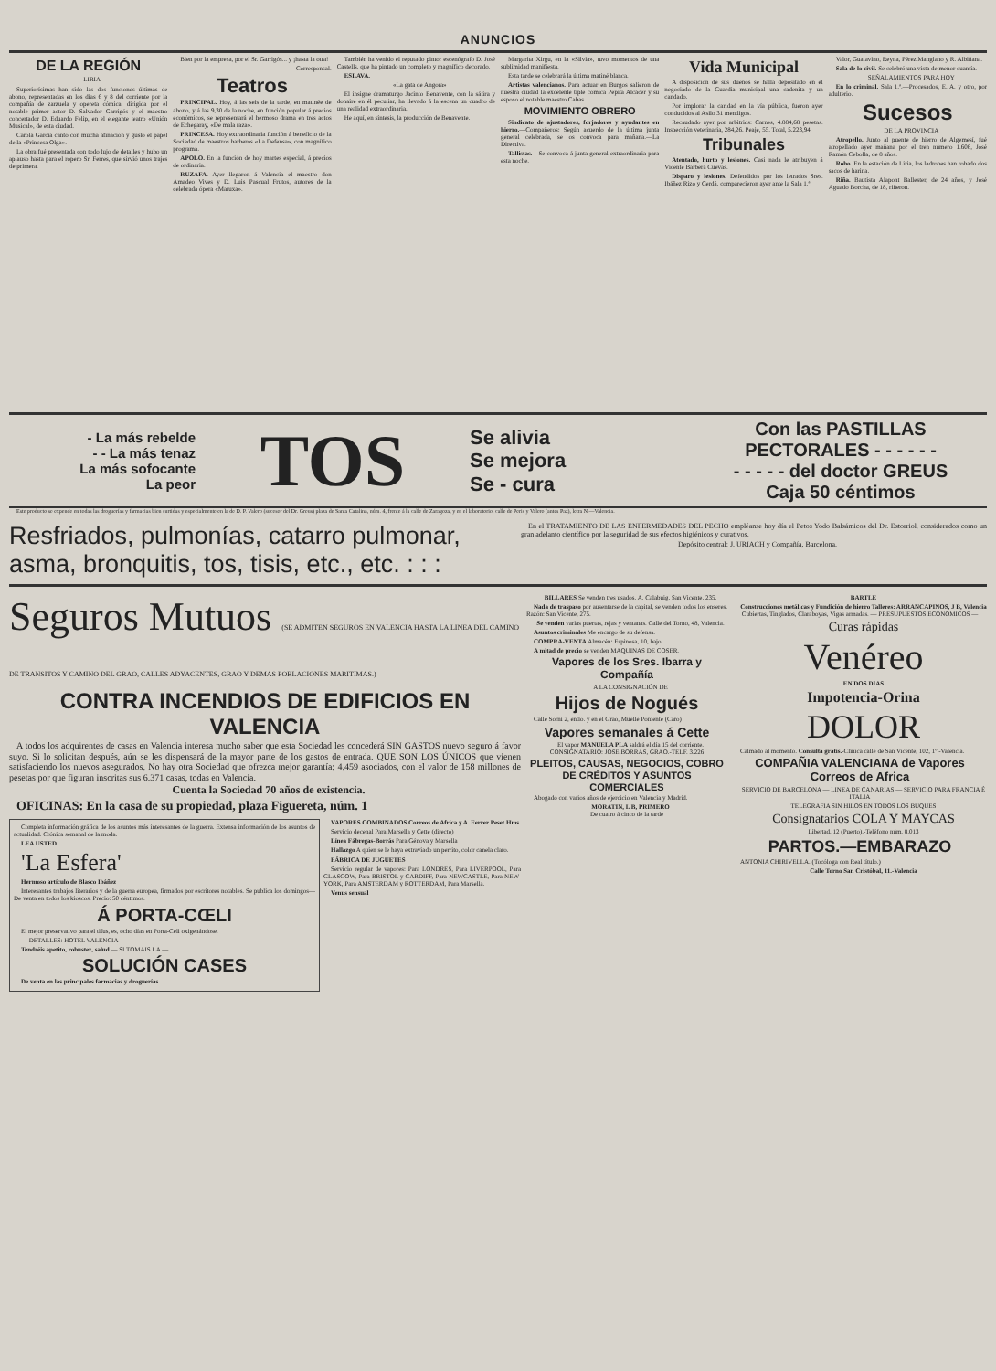ANUNCIOS
DE LA REGIÓN
LIRIA
Superiorísimas han sido las dos funciones últimas de abono, representadas en los días 6 y 8 del corriente por la compañía de zarzuela y opereta cómica, dirigida por el notable primer actor D. Salvador Garrigós y el maestro concertador D. Eduardo Felip, en el elegante teatro «Unión Musical», de esta ciudad.
Carola García cantó con mucha afinación y gusto el papel de la «Princesa Olga».
La obra fué presentada con todo lujo de detalles y hubo un aplauso hasta para el ropero Sr. Ferres, que sirvió unos trajes de primera.
Bien por la empresa, por el Sr. Garrigós... y ¡hasta la otra!
Corresponsal.
Teatros
PRINCIPAL. Hoy, á las seis de la tarde, en matinée de abono, y á las 9,30 de la noche, en función popular á precios económicos, se representará el hermoso drama en tres actos de Echegaray, «De mala raza».
PRINCESA. Hoy extraordinaria función á beneficio de la Sociedad de maestros barberos «La Defensa», con magnífico programa.
APOLO. En la función de hoy martes especial, á precios de ordinaria.
RUZAFA. Ayer llegaron á Valencia el maestro don Amadeo Vives y D. Luis Pascual Frutos, autores de la celebrada ópera «Maruxa».
También ha venido el reputado pintor escenógrafo D. José Castells, que ha pintado un completo y magnífico decorado.
ESLAVA.
«La gata de Angora»
El insigne dramaturgo Jacinto Benavente, con la sátira y donaire en él peculiar, ha llevado á la escena un cuadro de una realidad extraordinaria.
He aquí, en síntesis, la producción de Benavente.
Margarita Xirgu, en la «Silvia», tuvo momentos de una sublimidad manifiesta.
Esta tarde se celebrará la última matiné blanca.
Artistas valencianos. Para actuar en Burgos salieron de nuestra ciudad la excelente tiple cómica Pepita Alcácer y su esposo el notable maestro Cabas.
MOVIMIENTO OBRERO
Sindicato de ajustadores, forjadores y ayudantes en hierro.—Compañeros: Según acuerdo de la última junta general celebrada, se os convoca para mañana.—La Directiva.
Tallistas.—Se convoca á junta general extraordinaria para esta noche.
Vida Municipal
A disposición de sus dueños se halla depositado en el negociado de la Guardia municipal una cadenita y un candado.
Por implorar la caridad en la vía pública, fueron ayer conducidos al Asilo 31 mendigos.
Recaudado ayer por arbitrios: Carnes, 4.884,68 pesetas. Inspección veterinaria, 284,26. Peaje, 55. Total, 5.223,94.
Tribunales
Atentado, hurto y lesiones. Casi nada le atribuyen á Vicente Barberá Cuevas.
Disparo y lesiones. Defendidos por los letrados Sres. Ibáñez Rizo y Cerdá, comparecieron ayer ante la Sala 1.ª.
Valor, Guatavino, Reyna, Pérez Manglano y R. Albiñana.
Sala de lo civil. Se celebró una vista de menor cuantía.
SEÑALAMIENTOS PARA HOY
En lo criminal. Sala 1.ª.—Procesados, E. A. y otro, por adulterio.
Sucesos
DE LA PROVINCIA
Atropello. Junto al puente de hierro de Algemesí, fué atropellado ayer mañana por el tren número 1.608, José Ramón Cebolla, de 8 años.
Robo. En la estación de Liria, los ladrones han robado dos sacos de harina.
Riña. Bautista Alapont Ballester, de 24 años, y José Aguado Borcha, de 18, riñeron.
- La más rebelde
- - La más tenaz
La más sofocante
La peor
TOS
Se alivia
Se mejora
Se - cura
Con las PASTILLAS PECTORALES - - - - - -
- - - - - del doctor GREUS
Caja 50 céntimos
Este producto se expende en todas las droguerías y farmacias bien surtidas y especialmente en la de D. P. Valero (sucesor del Dr. Greus) plaza de Santa Catalina, núm. 4, frente á la calle de Zaragoza, y en el laboratorio, calle de Peris y Valero (antes Paz), letra N.—Valencia.
Resfriados, pulmonías, catarro pulmonar, asma, bronquitis, tos, tisis, etc., etc. : : :
En el TRATAMIENTO DE LAS ENFERMEDADES DEL PECHO empléanse hoy día el Petos Yodo Balsámicos del Dr. Estorriol, considerados como un gran adelanto científico por la seguridad de sus efectos higiénicos y curativos.
Depósito central: J. URIACH y Compañía, Barcelona.
Seguros Mutuos (SE ADMITEN SEGUROS EN VALENCIA HASTA LA LINEA DEL CAMINO DE TRANSITOS Y CAMINO DEL GRAO, CALLES ADYACENTES, GRAO Y DEMAS POBLACIONES MARITIMAS.)
CONTRA INCENDIOS DE EDIFICIOS EN VALENCIA
A todos los adquirentes de casas en Valencia interesa mucho saber que esta Sociedad les concederá SIN GASTOS nuevo seguro á favor suyo. Si lo solicitan después, aún se les dispensará de la mayor parte de los gastos de entrada. QUE SON LOS ÚNICOS que vienen satisfaciendo los nuevos asegurados. No hay otra Sociedad que ofrezca mejor garantía: 4.459 asociados, con el valor de 158 millones de pesetas por que figuran inscritas sus 6.371 casas, todas en Valencia.
Cuenta la Sociedad 70 años de existencia.
OFICINAS: En la casa de su propiedad, plaza Figuereta, núm. 1
Completa información gráfica de los asuntos más interesantes de la guerra. Extensa información de los asuntos de actualidad. Crónica semanal de la moda.
LEA USTED
'La Esfera'
Hermoso artículo de Blasco Ibáñez
Interesantes trabajos literarios y de la guerra europea, firmados por escritores notables. Se publica los domingos—De venta en todos los kioscos. Precio: 50 céntimos.
Á PORTA-CŒLI
El mejor preservativo para el tifus, es, ocho días en Porta-Celi oxigenándose.
— DETALLES: HOTEL VALENCIA —
Tendréis apetito, robustez, salud — SI TOMAIS LA —
SOLUCIÓN CASES
De venta en las principales farmacias y droguerías
VAPORES COMBINADOS Correos de Africa y A. Ferrer Peset Hms.
Servicio decenal Para Marsella y Cette (directo)
Línea Fábregas-Borrás Para Génova y Marsella
Hallazgo A quien se le haya extraviado un perrito, color canela claro.
FÁBRICA DE JUGUETES
Servicio regular de vapores: Para LONDRES, Para LIVERPOOL, Para GLASGOW, Para BRISTOL y CARDIFF, Para NEWCASTLE, Para NEW-YORK, Para AMSTERDAM y ROTTERDAM, Para Marsella.
Venus sensual
BILLARES Se venden tres usados. A. Calabuig, San Vicente, 235.
Nada de traspaso por ausentarse de la capital, se venden todos los enseres. Razón: San Vicente, 275.
Se venden varias puertas, rejas y ventanas. Calle del Torno, 48, Valencia.
Asuntos criminales Me encargo de su defensa.
COMPRA-VENTA Almacén: Espinosa, 10, bajo.
A mitad de precio se venden MAQUINAS DE COSER.
Vapores de los Sres. Ibarra y Compañía
A LA CONSIGNACIÓN DE
Hijos de Nogués
Calle Sorní 2, entlo. y en el Grao, Muelle Poniente (Caro)
Vapores semanales á Cette
El vapor MANUELA PLA saldrá el día 15 del corriente. CONSIGNATARIO: JOSÉ BORRAS, GRAO.-TÉLF. 3.226
PLEITOS, CAUSAS, NEGOCIOS, COBRO DE CRÉDITOS Y ASUNTOS COMERCIALES
Abogado con varios años de ejercicio en Valencia y Madrid.
MORATIN, L B, PRIMERO
De cuatro á cinco de la tarde
BARTLE
Construcciones metálicas y Fundición de hierro Talleres: ARRANCAPINOS, J B, Valencia Cubiertas, Tinglados, Claraboyas, Vigas armadas. — PRESUPUESTOS ECONOMICOS —
Curas rápidas
Venéreo
EN DOS DIAS
Impotencia-Orina
DOLOR
Calmado al momento. Consulta gratis.-Clínica calle de San Vicente, 102, 1º.-Valencia.
COMPAÑIA VALENCIANA de Vapores Correos de Africa
SERVICIO DE BARCELONA — LINEA DE CANARIAS — SERVICIO PARA FRANCIA É ITALIA
TELEGRAFIA SIN HILOS EN TODOS LOS BUQUES
Consignatarios COLA Y MAYCAS
Libertad, 12 (Puerto).-Teléfono núm. 8.013
PARTOS.—EMBARAZO
ANTONIA CHIRIVELLA. (Tocóloga con Real título.)
Calle Torno San Cristóbal, 11.-Valencia